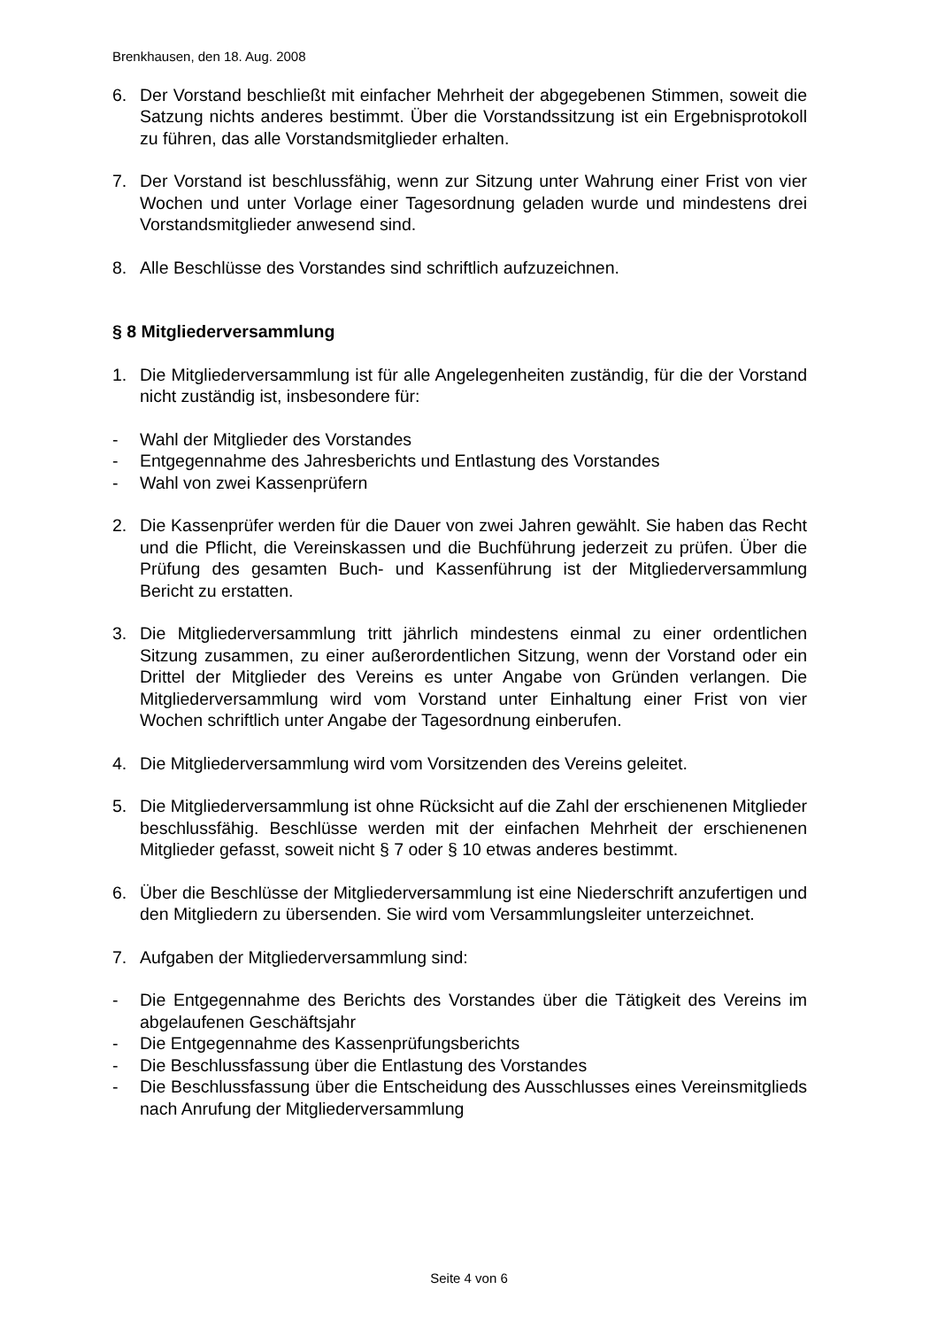Brenkhausen, den 18. Aug. 2008
6. Der Vorstand beschließt mit einfacher Mehrheit der abgegebenen Stimmen, soweit die Satzung nichts anderes bestimmt. Über die Vorstandssitzung ist ein Ergebnisprotokoll zu führen, das alle Vorstandsmitglieder erhalten.
7. Der Vorstand ist beschlussfähig, wenn zur Sitzung unter Wahrung einer Frist von vier Wochen und unter Vorlage einer Tagesordnung geladen wurde und mindestens drei Vorstandsmitglieder anwesend sind.
8. Alle Beschlüsse des Vorstandes sind schriftlich aufzuzeichnen.
§ 8 Mitgliederversammlung
1. Die Mitgliederversammlung ist für alle Angelegenheiten zuständig, für die der Vorstand nicht zuständig ist, insbesondere für:
- Wahl der Mitglieder des Vorstandes
- Entgegennahme des Jahresberichts und Entlastung des Vorstandes
- Wahl von zwei Kassenprüfern
2. Die Kassenprüfer werden für die Dauer von zwei Jahren gewählt. Sie haben das Recht und die Pflicht, die Vereinskassen und die Buchführung jederzeit zu prüfen. Über die Prüfung des gesamten Buch- und Kassenführung ist der Mitgliederversammlung Bericht zu erstatten.
3. Die Mitgliederversammlung tritt jährlich mindestens einmal zu einer ordentlichen Sitzung zusammen, zu einer außerordentlichen Sitzung, wenn der Vorstand oder ein Drittel der Mitglieder des Vereins es unter Angabe von Gründen verlangen. Die Mitgliederversammlung wird vom Vorstand unter Einhaltung einer Frist von vier Wochen schriftlich unter Angabe der Tagesordnung einberufen.
4. Die Mitgliederversammlung wird vom Vorsitzenden des Vereins geleitet.
5. Die Mitgliederversammlung ist ohne Rücksicht auf die Zahl der erschienenen Mitglieder beschlussfähig. Beschlüsse werden mit der einfachen Mehrheit der erschienenen Mitglieder gefasst, soweit nicht § 7 oder § 10 etwas anderes bestimmt.
6. Über die Beschlüsse der Mitgliederversammlung ist eine Niederschrift anzufertigen und den Mitgliedern zu übersenden. Sie wird vom Versammlungsleiter unterzeichnet.
7. Aufgaben der Mitgliederversammlung sind:
- Die Entgegennahme des Berichts des Vorstandes über die Tätigkeit des Vereins im abgelaufenen Geschäftsjahr
- Die Entgegennahme des Kassenprüfungsberichts
- Die Beschlussfassung über die Entlastung des Vorstandes
- Die Beschlussfassung über die Entscheidung des Ausschlusses eines Vereinsmitglieds nach Anrufung der Mitgliederversammlung
Seite 4 von 6